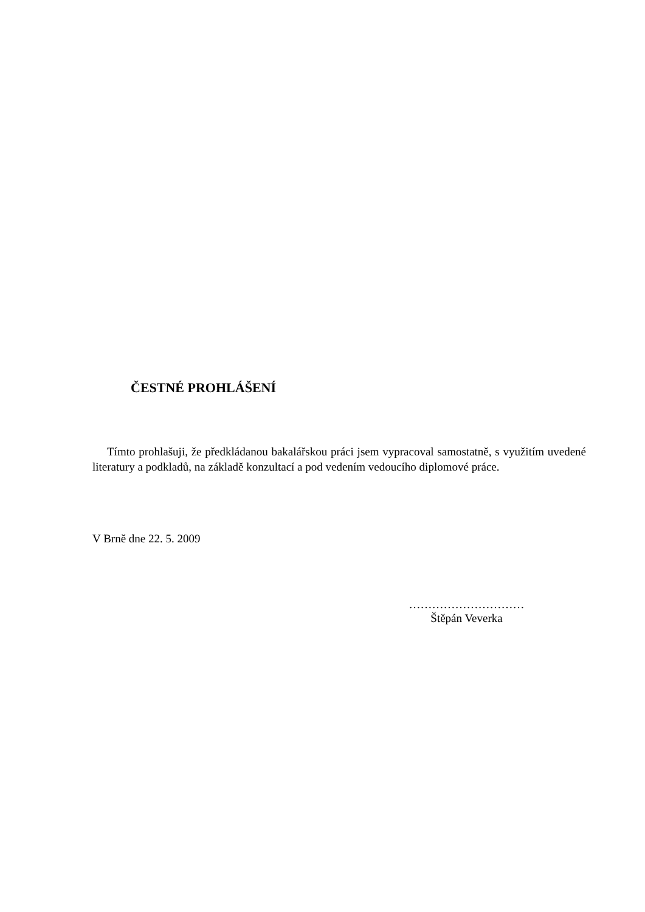ČESTNÉ PROHLÁŠENÍ
Tímto prohlašuji, že předkládanou bakalářskou práci jsem vypracoval samostatně, s využitím uvedené literatury a podkladů, na základě konzultací a pod vedením vedoucího diplomové práce.
V Brně dne 22. 5. 2009
…………………………
Štěpán Veverka